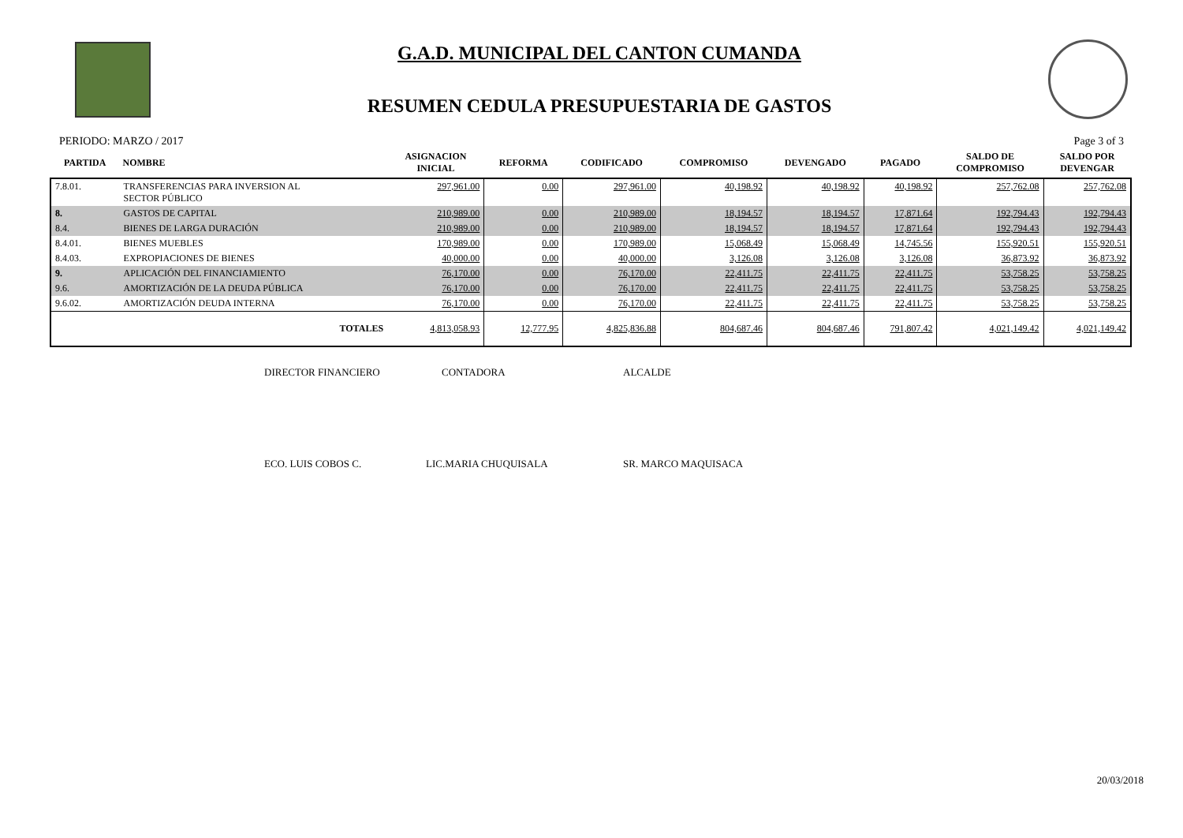G.A.D. MUNICIPAL DEL CANTON CUMANDA
RESUMEN CEDULA PRESUPUESTARIA DE GASTOS
PERIODO: MARZO / 2017 Page 3 of 3
| PARTIDA | NOMBRE | ASIGNACION INICIAL | REFORMA | CODIFICADO | COMPROMISO | DEVENGADO | PAGADO | SALDO DE COMPROMISO | SALDO POR DEVENGAR |
| --- | --- | --- | --- | --- | --- | --- | --- | --- | --- |
| 7.8.01. | TRANSFERENCIAS PARA INVERSION AL SECTOR PÚBLICO | 297,961.00 | 0.00 | 297,961.00 | 40,198.92 | 40,198.92 | 40,198.92 | 257,762.08 | 257,762.08 |
| 8. | GASTOS DE CAPITAL | 210,989.00 | 0.00 | 210,989.00 | 18,194.57 | 18,194.57 | 17,871.64 | 192,794.43 | 192,794.43 |
| 8.4. | BIENES DE LARGA DURACIÓN | 210,989.00 | 0.00 | 210,989.00 | 18,194.57 | 18,194.57 | 17,871.64 | 192,794.43 | 192,794.43 |
| 8.4.01. | BIENES MUEBLES | 170,989.00 | 0.00 | 170,989.00 | 15,068.49 | 15,068.49 | 14,745.56 | 155,920.51 | 155,920.51 |
| 8.4.03. | EXPROPIACIONES DE BIENES | 40,000.00 | 0.00 | 40,000.00 | 3,126.08 | 3,126.08 | 3,126.08 | 36,873.92 | 36,873.92 |
| 9. | APLICACIÓN DEL FINANCIAMIENTO | 76,170.00 | 0.00 | 76,170.00 | 22,411.75 | 22,411.75 | 22,411.75 | 53,758.25 | 53,758.25 |
| 9.6. | AMORTIZACIÓN DE LA DEUDA PÚBLICA | 76,170.00 | 0.00 | 76,170.00 | 22,411.75 | 22,411.75 | 22,411.75 | 53,758.25 | 53,758.25 |
| 9.6.02. | AMORTIZACIÓN DEUDA INTERNA | 76,170.00 | 0.00 | 76,170.00 | 22,411.75 | 22,411.75 | 22,411.75 | 53,758.25 | 53,758.25 |
| | TOTALES | 4,813,058.93 | 12,777.95 | 4,825,836.88 | 804,687.46 | 804,687.46 | 791,807.42 | 4,021,149.42 | 4,021,149.42 |
DIRECTOR FINANCIERO CONTADORA ALCALDE
ECO. LUIS COBOS C. LIC.MARIA CHUQUISALA SR. MARCO MAQUISACA
20/03/2018